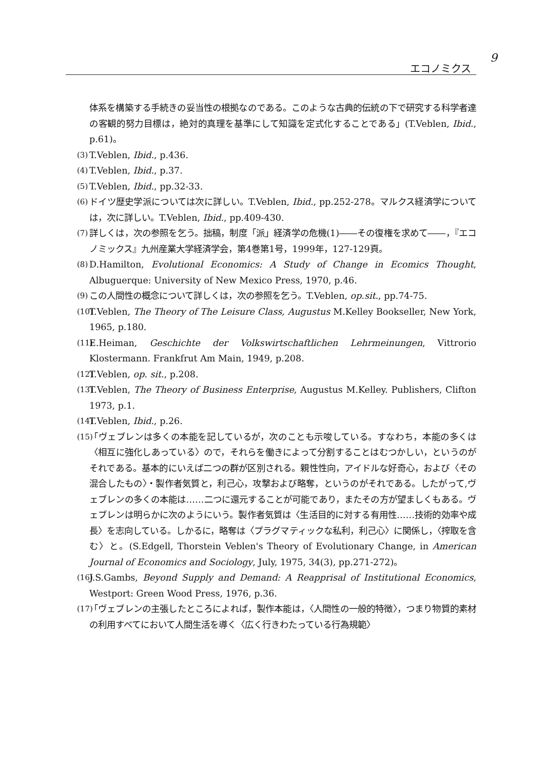9
エコノミクス
体系を構築する手続きの妥当性の根拠なのである。このような古典的伝統の下で研究する科学者達の客観的努力目標は，絶対的真理を基準にして知識を定式化することである」(T.Veblen, Ibid., p.61)。
(3) T.Veblen, Ibid., p.436.
(4) T.Veblen, Ibid., p.37.
(5) T.Veblen, Ibid., pp.32-33.
(6) ドイツ歴史学派については次に詳しい。T.Veblen, Ibid., pp.252-278。マルクス経済学については，次に詳しい。T.Veblen, Ibid., pp.409-430.
(7) 詳しくは，次の参照を乞う。拙稿，制度「派」経済学の危機(1)――その復権を求めて――，『エコノミックス』九州産業大学経済学会，第4巻第1号，1999年，127-129頁。
(8) D.Hamilton, Evolutional Economics: A Study of Change in Ecomics Thought, Albuguerque: University of New Mexico Press, 1970, p.46.
(9) この人間性の概念について詳しくは，次の参照を乞う。T.Veblen, op.sit., pp.74-75.
(10) T.Veblen, The Theory of The Leisure Class, Augustus M.Kelley Bookseller, New York, 1965, p.180.
(11) E.Heiman, Geschichte der Volkswirtschaftlichen Lehrmeinungen, Vittrorio Klostermann. Frankfrut Am Main, 1949, p.208.
(12) T.Veblen, op. sit., p.208.
(13) T.Veblen, The Theory of Business Enterprise, Augustus M.Kelley. Publishers, Clifton 1973, p.1.
(14) T.Veblen, Ibid., p.26.
(15) 「ヴェブレンは多くの本能を記しているが，次のことも示唆している。すなわち，本能の多くは〈相互に強化しあっている〉ので，それらを働きによって分割することはむつかしい，というのがそれである。基本的にいえば二つの群が区別される。親性性向，アイドルな好奇心，および〈その混合したもの〉・製作者気質と，利己心，攻撃および略奪，というのがそれである。したがって,ヴェブレンの多くの本能は……二つに還元することが可能であり，またその方が望ましくもある。ヴェブレンは明らかに次のようにいう。製作者気質は〈生活目的に対する有用性……技術的効率や成長〉を志向している。しかるに，略奪は〈プラグマティックな私利，利己心〉に関係し，〈搾取を含む〉と。(S.Edgell, Thorstein Veblen's Theory of Evolutionary Change, in American Journal of Economics and Sociology, July, 1975, 34(3), pp.271-272)。
(16) J.S.Gambs, Beyond Supply and Demand: A Reapprisal of Institutional Economics, Westport: Green Wood Press, 1976, p.36.
(17) 「ヴェブレンの主張したところによれば，製作本能は，〈人間性の一般的特徴〉，つまり物質的素材の利用すべてにおいて人間生活を導く〈広く行きわたっている行為規範〉